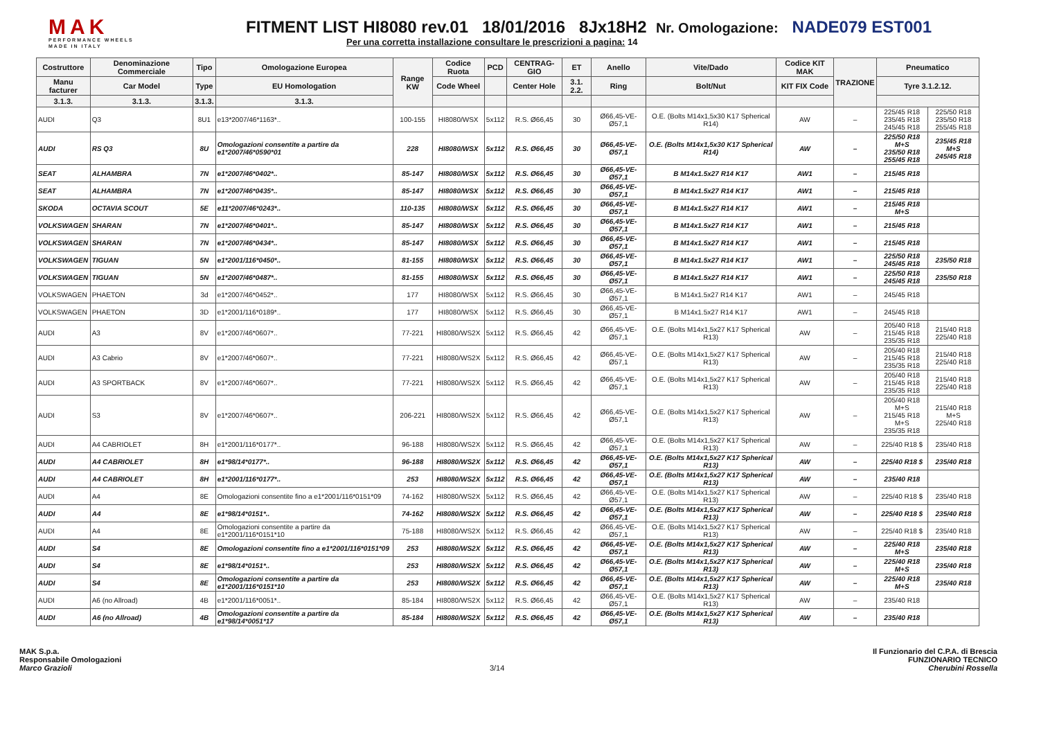MAK
PERFORMANCE WHEELS
MADE IN ITALY
FITMENT LIST HI8080 rev.01 18/01/2016 8Jx18H2 Nr. Omologazione: NADE079 EST001
Per una corretta installazione consultare le prescrizioni a pagina: 14
| Costruttore | Denominazione Commerciale | Tipo | Omologazione Europea | Range KW | Codice Ruota | PCD | CENTRAG-GIO | ET | Anello | Vite/Dado | Codice KIT MAK | TRAZIONE | Pneumatico | |
| --- | --- | --- | --- | --- | --- | --- | --- | --- | --- | --- | --- | --- | --- | --- |
| Manu facturer | Car Model | Type | EU Homologation | | Code Wheel | | Center Hole | 3.1. 2.2. | Ring | Bolt/Nut | KIT FIX Code | | Tyre 3.1.2.12. | |
| 3.1.3. | 3.1.3. | 3.1.3. | 3.1.3. | | | | | | | | | | | |
| AUDI | Q3 | 8U1 | e13*2007/46*1163*.. | 100-155 | HI8080/WSX | 5x112 | R.S. Ø66,45 | 30 | Ø66,45-VE-Ø57,1 | O.E. (Bolts M14x1,5x30 K17 Spherical R14) | AW | – | 225/45 R18 235/45 R18 245/45 R18 | 225/50 R18 235/50 R18 255/45 R18 |
| AUDI | RS Q3 | 8U | Omologazioni consentite a partire da e1*2007/46*0590*01 | 228 | HI8080/WSX | 5x112 | R.S. Ø66,45 | 30 | Ø66,45-VE-Ø57,1 | O.E. (Bolts M14x1,5x30 K17 Spherical R14) | AW | – | 225/50 R18 M+S 235/50 R18 255/45 R18 | 235/45 R18 M+S 245/45 R18 |
| SEAT | ALHAMBRA | 7N | e1*2007/46*0402*.. | 85-147 | HI8080/WSX | 5x112 | R.S. Ø66,45 | 30 | Ø66,45-VE-Ø57,1 | B M14x1.5x27 R14 K17 | AW1 | – | 215/45 R18 | |
| SEAT | ALHAMBRA | 7N | e1*2007/46*0435*.. | 85-147 | HI8080/WSX | 5x112 | R.S. Ø66,45 | 30 | Ø66,45-VE-Ø57,1 | B M14x1.5x27 R14 K17 | AW1 | – | 215/45 R18 | |
| SKODA | OCTAVIA SCOUT | 5E | e11*2007/46*0243*.. | 110-135 | HI8080/WSX | 5x112 | R.S. Ø66,45 | 30 | Ø66,45-VE-Ø57,1 | B M14x1.5x27 R14 K17 | AW1 | – | 215/45 R18 M+S | |
| VOLKSWAGEN | SHARAN | 7N | e1*2007/46*0401*.. | 85-147 | HI8080/WSX | 5x112 | R.S. Ø66,45 | 30 | Ø66,45-VE-Ø57,1 | B M14x1.5x27 R14 K17 | AW1 | – | 215/45 R18 | |
| VOLKSWAGEN | SHARAN | 7N | e1*2007/46*0434*.. | 85-147 | HI8080/WSX | 5x112 | R.S. Ø66,45 | 30 | Ø66,45-VE-Ø57,1 | B M14x1.5x27 R14 K17 | AW1 | – | 215/45 R18 | |
| VOLKSWAGEN | TIGUAN | 5N | e1*2001/116*0450*.. | 81-155 | HI8080/WSX | 5x112 | R.S. Ø66,45 | 30 | Ø66,45-VE-Ø57,1 | B M14x1.5x27 R14 K17 | AW1 | – | 225/50 R18 245/45 R18 | 235/50 R18 |
| VOLKSWAGEN | TIGUAN | 5N | e1*2007/46*0487*.. | 81-155 | HI8080/WSX | 5x112 | R.S. Ø66,45 | 30 | Ø66,45-VE-Ø57,1 | B M14x1.5x27 R14 K17 | AW1 | – | 225/50 R18 245/45 R18 | 235/50 R18 |
| VOLKSWAGEN | PHAETON | 3d | e1*2007/46*0452*.. | 177 | HI8080/WSX | 5x112 | R.S. Ø66,45 | 30 | Ø66,45-VE-Ø57,1 | B M14x1.5x27 R14 K17 | AW1 | – | 245/45 R18 | |
| VOLKSWAGEN | PHAETON | 3D | e1*2001/116*0189*.. | 177 | HI8080/WSX | 5x112 | R.S. Ø66,45 | 30 | Ø66,45-VE-Ø57,1 | B M14x1.5x27 R14 K17 | AW1 | – | 245/45 R18 | |
| AUDI | A3 | 8V | e1*2007/46*0607*.. | 77-221 | HI8080/WS2X | 5x112 | R.S. Ø66,45 | 42 | Ø66,45-VE-Ø57,1 | O.E. (Bolts M14x1,5x27 K17 Spherical R13) | AW | – | 205/40 R18 215/45 R18 235/35 R18 | 215/40 R18 225/40 R18 |
| AUDI | A3 Cabrio | 8V | e1*2007/46*0607*.. | 77-221 | HI8080/WS2X | 5x112 | R.S. Ø66,45 | 42 | Ø66,45-VE-Ø57,1 | O.E. (Bolts M14x1,5x27 K17 Spherical R13) | AW | – | 205/40 R18 215/45 R18 235/35 R18 | 215/40 R18 225/40 R18 |
| AUDI | A3 SPORTBACK | 8V | e1*2007/46*0607*.. | 77-221 | HI8080/WS2X | 5x112 | R.S. Ø66,45 | 42 | Ø66,45-VE-Ø57,1 | O.E. (Bolts M14x1,5x27 K17 Spherical R13) | AW | – | 205/40 R18 215/45 R18 235/35 R18 | 215/40 R18 225/40 R18 |
| AUDI | S3 | 8V | e1*2007/46*0607*.. | 206-221 | HI8080/WS2X | 5x112 | R.S. Ø66,45 | 42 | Ø66,45-VE-Ø57,1 | O.E. (Bolts M14x1,5x27 K17 Spherical R13) | AW | – | 205/40 R18 M+S 215/45 R18 M+S 235/35 R18 | 215/40 R18 M+S 225/40 R18 |
| AUDI | A4 CABRIOLET | 8H | e1*2001/116*0177*.. | 96-188 | HI8080/WS2X | 5x112 | R.S. Ø66,45 | 42 | Ø66,45-VE-Ø57,1 | O.E. (Bolts M14x1,5x27 K17 Spherical R13) | AW | – | 225/40 R18 $ | 235/40 R18 |
| AUDI | A4 CABRIOLET | 8H | e1*98/14*0177*.. | 96-188 | HI8080/WS2X | 5x112 | R.S. Ø66,45 | 42 | Ø66,45-VE-Ø57,1 | O.E. (Bolts M14x1,5x27 K17 Spherical R13) | AW | – | 225/40 R18 $ | 235/40 R18 |
| AUDI | A4 CABRIOLET | 8H | e1*2001/116*0177*.. | 253 | HI8080/WS2X | 5x112 | R.S. Ø66,45 | 42 | Ø66,45-VE-Ø57,1 | O.E. (Bolts M14x1,5x27 K17 Spherical R13) | AW | – | 235/40 R18 | |
| AUDI | A4 | 8E | Omologazioni consentite fino a e1*2001/116*0151*09 | 74-162 | HI8080/WS2X | 5x112 | R.S. Ø66,45 | 42 | Ø66,45-VE-Ø57,1 | O.E. (Bolts M14x1,5x27 K17 Spherical R13) | AW | – | 225/40 R18 $ | 235/40 R18 |
| AUDI | A4 | 8E | e1*98/14*0151*.. | 74-162 | HI8080/WS2X | 5x112 | R.S. Ø66,45 | 42 | Ø66,45-VE-Ø57,1 | O.E. (Bolts M14x1,5x27 K17 Spherical R13) | AW | – | 225/40 R18 $ | 235/40 R18 |
| AUDI | A4 | 8E | Omologazioni consentite a partire da e1*2001/116*0151*10 | 75-188 | HI8080/WS2X | 5x112 | R.S. Ø66,45 | 42 | Ø66,45-VE-Ø57,1 | O.E. (Bolts M14x1,5x27 K17 Spherical R13) | AW | – | 225/40 R18 $ | 235/40 R18 |
| AUDI | S4 | 8E | Omologazioni consentite fino a e1*2001/116*0151*09 | 253 | HI8080/WS2X | 5x112 | R.S. Ø66,45 | 42 | Ø66,45-VE-Ø57,1 | O.E. (Bolts M14x1,5x27 K17 Spherical R13) | AW | – | 225/40 R18 M+S | 235/40 R18 |
| AUDI | S4 | 8E | e1*98/14*0151*.. | 253 | HI8080/WS2X | 5x112 | R.S. Ø66,45 | 42 | Ø66,45-VE-Ø57,1 | O.E. (Bolts M14x1,5x27 K17 Spherical R13) | AW | – | 225/40 R18 M+S | 235/40 R18 |
| AUDI | S4 | 8E | Omologazioni consentite a partire da e1*2001/116*0151*10 | 253 | HI8080/WS2X | 5x112 | R.S. Ø66,45 | 42 | Ø66,45-VE-Ø57,1 | O.E. (Bolts M14x1,5x27 K17 Spherical R13) | AW | – | 225/40 R18 M+S | 235/40 R18 |
| AUDI | A6 (no Allroad) | 4B | e1*2001/116*0051*.. | 85-184 | HI8080/WS2X | 5x112 | R.S. Ø66,45 | 42 | Ø66,45-VE-Ø57,1 | O.E. (Bolts M14x1,5x27 K17 Spherical R13) | AW | – | 235/40 R18 | |
| AUDI | A6 (no Allroad) | 4B | Omologazioni consentite a partire da e1*98/14*0051*17 | 85-184 | HI8080/WS2X | 5x112 | R.S. Ø66,45 | 42 | Ø66,45-VE-Ø57,1 | O.E. (Bolts M14x1,5x27 K17 Spherical R13) | AW | – | 235/40 R18 | |
MAK S.p.a.
Responsabile Omologazioni
Marco Grazioli
3/14 Il Funzionario del C.P.A. di Brescia
FUNZIONARIO TECNICO
Cherubini Rossella